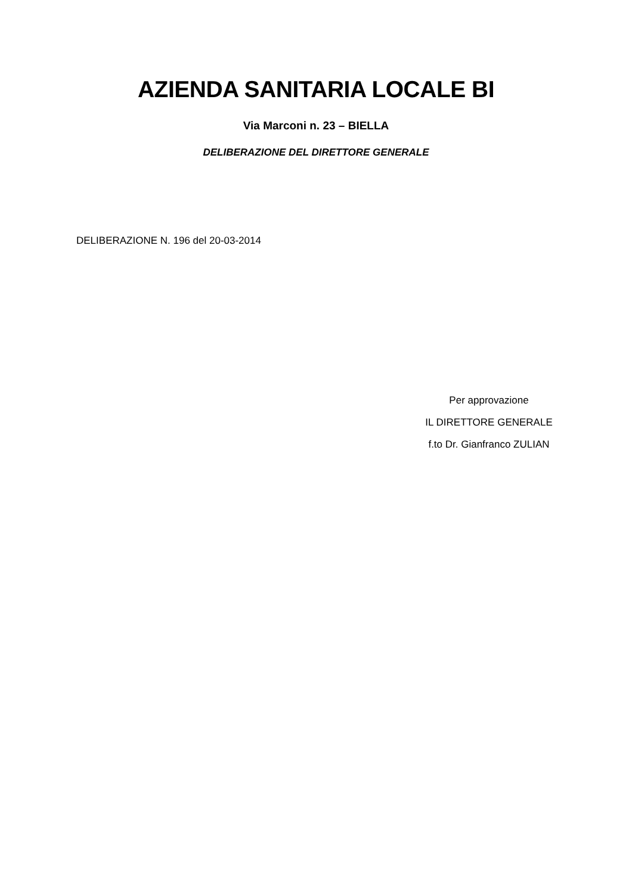AZIENDA SANITARIA LOCALE BI
Via Marconi n. 23 – BIELLA
DELIBERAZIONE DEL DIRETTORE GENERALE
DELIBERAZIONE N. 196 del 20-03-2014
Per approvazione
IL DIRETTORE GENERALE
f.to Dr. Gianfranco ZULIAN